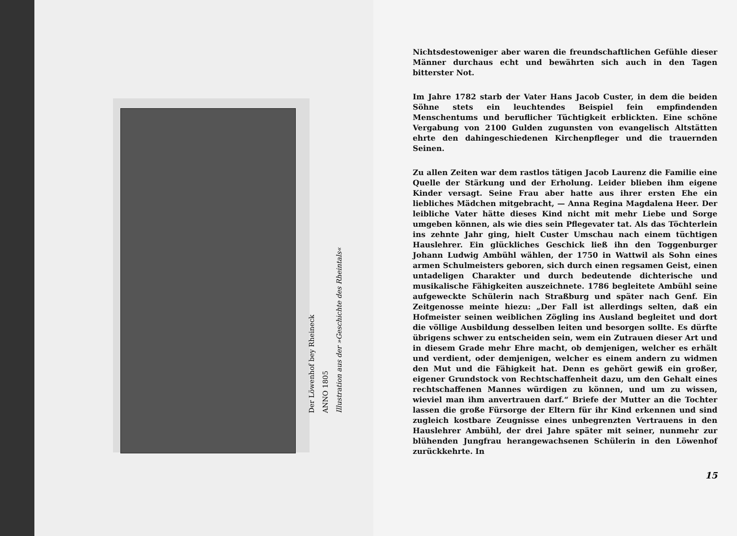Der Löwenhof bey Rheineck
ANNO 1805
Illustration aus der »Geschichte des Rheintals«
Nichtsdestoweniger aber waren die freundschaftlichen Gefühle dieser Männer durchaus echt und bewährten sich auch in den Tagen bitterster Not.
Im Jahre 1782 starb der Vater Hans Jacob Custer, in dem die beiden Söhne stets ein leuchtendes Beispiel fein empfindenden Menschentums und beruflicher Tüchtigkeit erblickten. Eine schöne Vergabung von 2100 Gulden zugunsten von evangelisch Altstätten ehrte den dahingeschiedenen Kirchenpfleger und die trauernden Seinen.
Zu allen Zeiten war dem rastlos tätigen Jacob Laurenz die Familie eine Quelle der Stärkung und der Erholung. Leider blieben ihm eigene Kinder versagt. Seine Frau aber hatte aus ihrer ersten Ehe ein liebliches Mädchen mitgebracht, — Anna Regina Magdalena Heer. Der leibliche Vater hätte dieses Kind nicht mit mehr Liebe und Sorge umgeben können, als wie dies sein Pflegevater tat. Als das Töchterlein ins zehnte Jahr ging, hielt Custer Umschau nach einem tüchtigen Hauslehrer. Ein glückliches Geschick ließ ihn den Toggenburger Johann Ludwig Ambühl wählen, der 1750 in Wattwil als Sohn eines armen Schulmeisters geboren, sich durch einen regsamen Geist, einen untadeligen Charakter und durch bedeutende dichterische und musikalische Fähigkeiten auszeichnete. 1786 begleitete Ambühl seine aufgeweckte Schülerin nach Straßburg und später nach Genf. Ein Zeitgenosse meinte hiezu: „Der Fall ist allerdings selten, daß ein Hofmeister seinen weiblichen Zögling ins Ausland begleitet und dort die völlige Ausbildung desselben leiten und besorgen sollte. Es dürfte übrigens schwer zu entscheiden sein, wem ein Zutrauen dieser Art und in diesem Grade mehr Ehre macht, ob demjenigen, welcher es erhält und verdient, oder demjenigen, welcher es einem andern zu widmen den Mut und die Fähigkeit hat. Denn es gehört gewiß ein großer, eigener Grundstock von Rechtschaffenheit dazu, um den Gehalt eines rechtschaffenen Mannes würdigen zu können, und um zu wissen, wieviel man ihm anvertrauen darf.“ Briefe der Mutter an die Tochter lassen die große Fürsorge der Eltern für ihr Kind erkennen und sind zugleich kostbare Zeugnisse eines unbegrenzten Vertrauens in den Hauslehrer Ambühl, der drei Jahre später mit seiner, nunmehr zur blühenden Jungfrau herangewachsenen Schülerin in den Löwenhof zurückkehrte. In
15